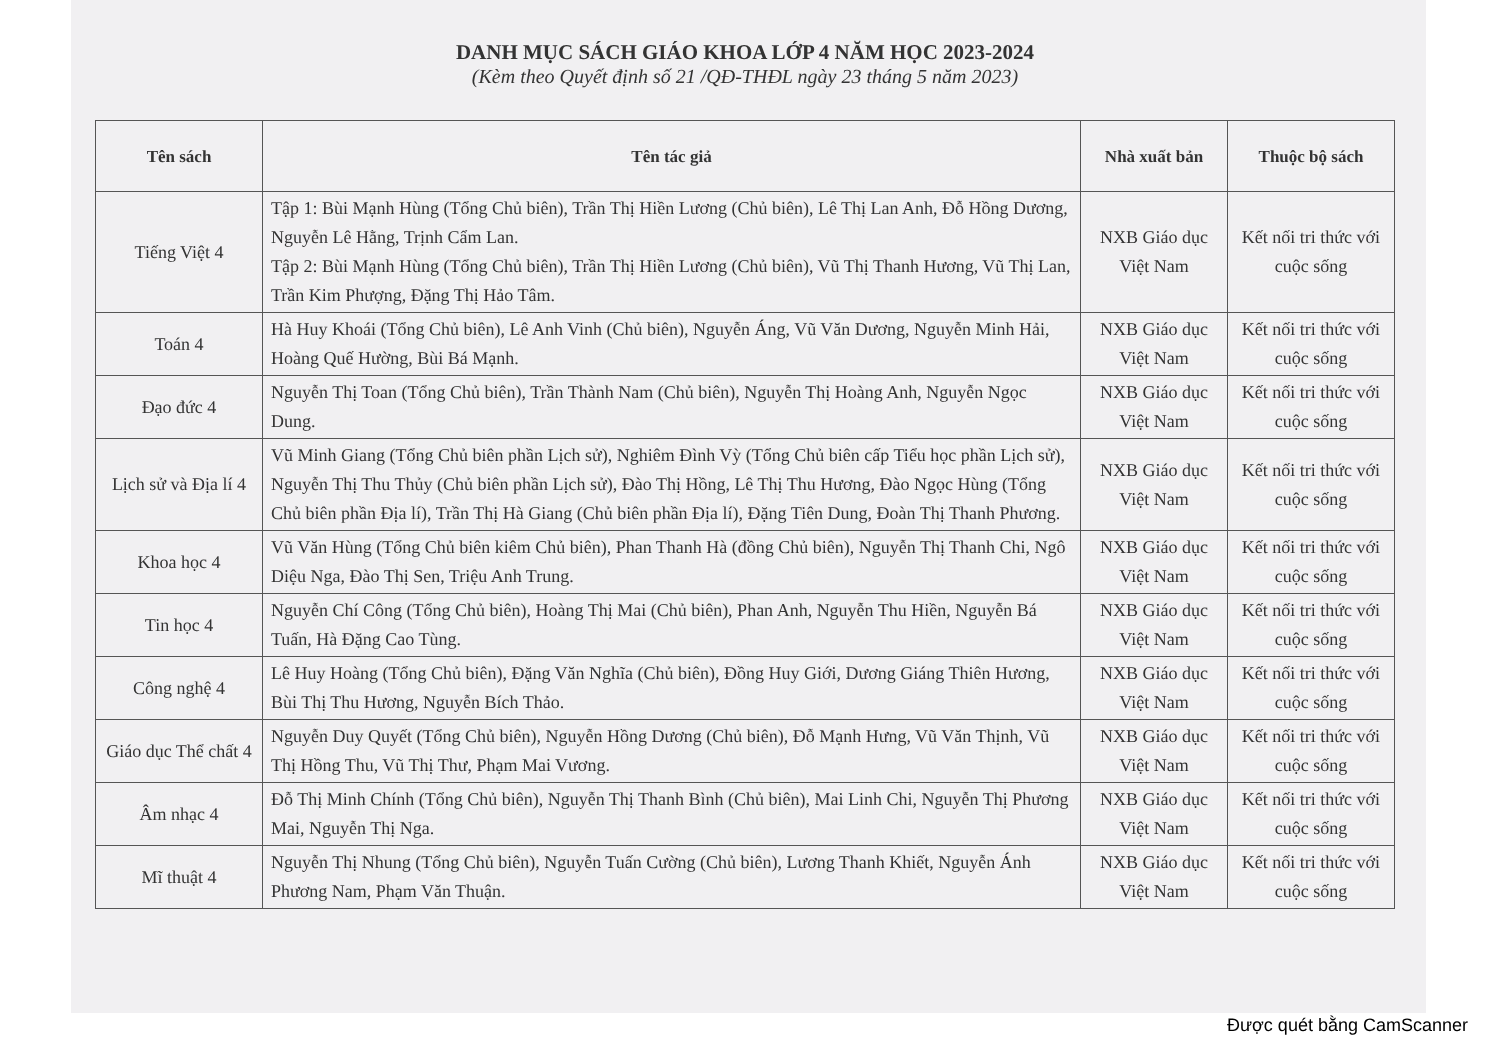DANH MỤC SÁCH GIÁO KHOA LỚP 4 NĂM HỌC 2023-2024
(Kèm theo Quyết định số 21 /QĐ-THĐL ngày 23 tháng 5 năm 2023)
| Tên sách | Tên tác giả | Nhà xuất bản | Thuộc bộ sách |
| --- | --- | --- | --- |
| Tiếng Việt 4 | Tập 1: Bùi Mạnh Hùng (Tổng Chủ biên), Trần Thị Hiền Lương (Chủ biên), Lê Thị Lan Anh, Đỗ Hồng Dương, Nguyễn Lê Hằng, Trịnh Cẩm Lan. Tập 2: Bùi Mạnh Hùng (Tổng Chủ biên), Trần Thị Hiền Lương (Chủ biên), Vũ Thị Thanh Hương, Vũ Thị Lan, Trần Kim Phượng, Đặng Thị Hảo Tâm. | NXB Giáo dục Việt Nam | Kết nối tri thức với cuộc sống |
| Toán 4 | Hà Huy Khoái (Tổng Chủ biên), Lê Anh Vinh (Chủ biên), Nguyễn Áng, Vũ Văn Dương, Nguyễn Minh Hải, Hoàng Quế Hường, Bùi Bá Mạnh. | NXB Giáo dục Việt Nam | Kết nối tri thức với cuộc sống |
| Đạo đức 4 | Nguyễn Thị Toan (Tổng Chủ biên), Trần Thành Nam (Chủ biên), Nguyễn Thị Hoàng Anh, Nguyễn Ngọc Dung. | NXB Giáo dục Việt Nam | Kết nối tri thức với cuộc sống |
| Lịch sử và Địa lí 4 | Vũ Minh Giang (Tổng Chủ biên phần Lịch sử), Nghiêm Đình Vỳ (Tổng Chủ biên cấp Tiểu học phần Lịch sử), Nguyễn Thị Thu Thủy (Chủ biên phần Lịch sử), Đào Thị Hồng, Lê Thị Thu Hương, Đào Ngọc Hùng (Tổng Chủ biên phần Địa lí), Trần Thị Hà Giang (Chủ biên phần Địa lí), Đặng Tiên Dung, Đoàn Thị Thanh Phương. | NXB Giáo dục Việt Nam | Kết nối tri thức với cuộc sống |
| Khoa học 4 | Vũ Văn Hùng (Tổng Chủ biên kiêm Chủ biên), Phan Thanh Hà (đồng Chủ biên), Nguyễn Thị Thanh Chi, Ngô Diệu Nga, Đào Thị Sen, Triệu Anh Trung. | NXB Giáo dục Việt Nam | Kết nối tri thức với cuộc sống |
| Tin học 4 | Nguyễn Chí Công (Tổng Chủ biên), Hoàng Thị Mai (Chủ biên), Phan Anh, Nguyễn Thu Hiền, Nguyễn Bá Tuấn, Hà Đặng Cao Tùng. | NXB Giáo dục Việt Nam | Kết nối tri thức với cuộc sống |
| Công nghệ 4 | Lê Huy Hoàng (Tổng Chủ biên), Đặng Văn Nghĩa (Chủ biên), Đồng Huy Giới, Dương Giáng Thiên Hương, Bùi Thị Thu Hương, Nguyễn Bích Thảo. | NXB Giáo dục Việt Nam | Kết nối tri thức với cuộc sống |
| Giáo dục Thể chất 4 | Nguyễn Duy Quyết (Tổng Chủ biên), Nguyễn Hồng Dương (Chủ biên), Đỗ Mạnh Hưng, Vũ Văn Thịnh, Vũ Thị Hồng Thu, Vũ Thị Thư, Phạm Mai Vương. | NXB Giáo dục Việt Nam | Kết nối tri thức với cuộc sống |
| Âm nhạc 4 | Đỗ Thị Minh Chính (Tổng Chủ biên), Nguyễn Thị Thanh Bình (Chủ biên), Mai Linh Chi, Nguyễn Thị Phương Mai, Nguyễn Thị Nga. | NXB Giáo dục Việt Nam | Kết nối tri thức với cuộc sống |
| Mĩ thuật 4 | Nguyễn Thị Nhung (Tổng Chủ biên), Nguyễn Tuấn Cường (Chủ biên), Lương Thanh Khiết, Nguyễn Ánh Phương Nam, Phạm Văn Thuận. | NXB Giáo dục Việt Nam | Kết nối tri thức với cuộc sống |
Được quét bằng CamScanner